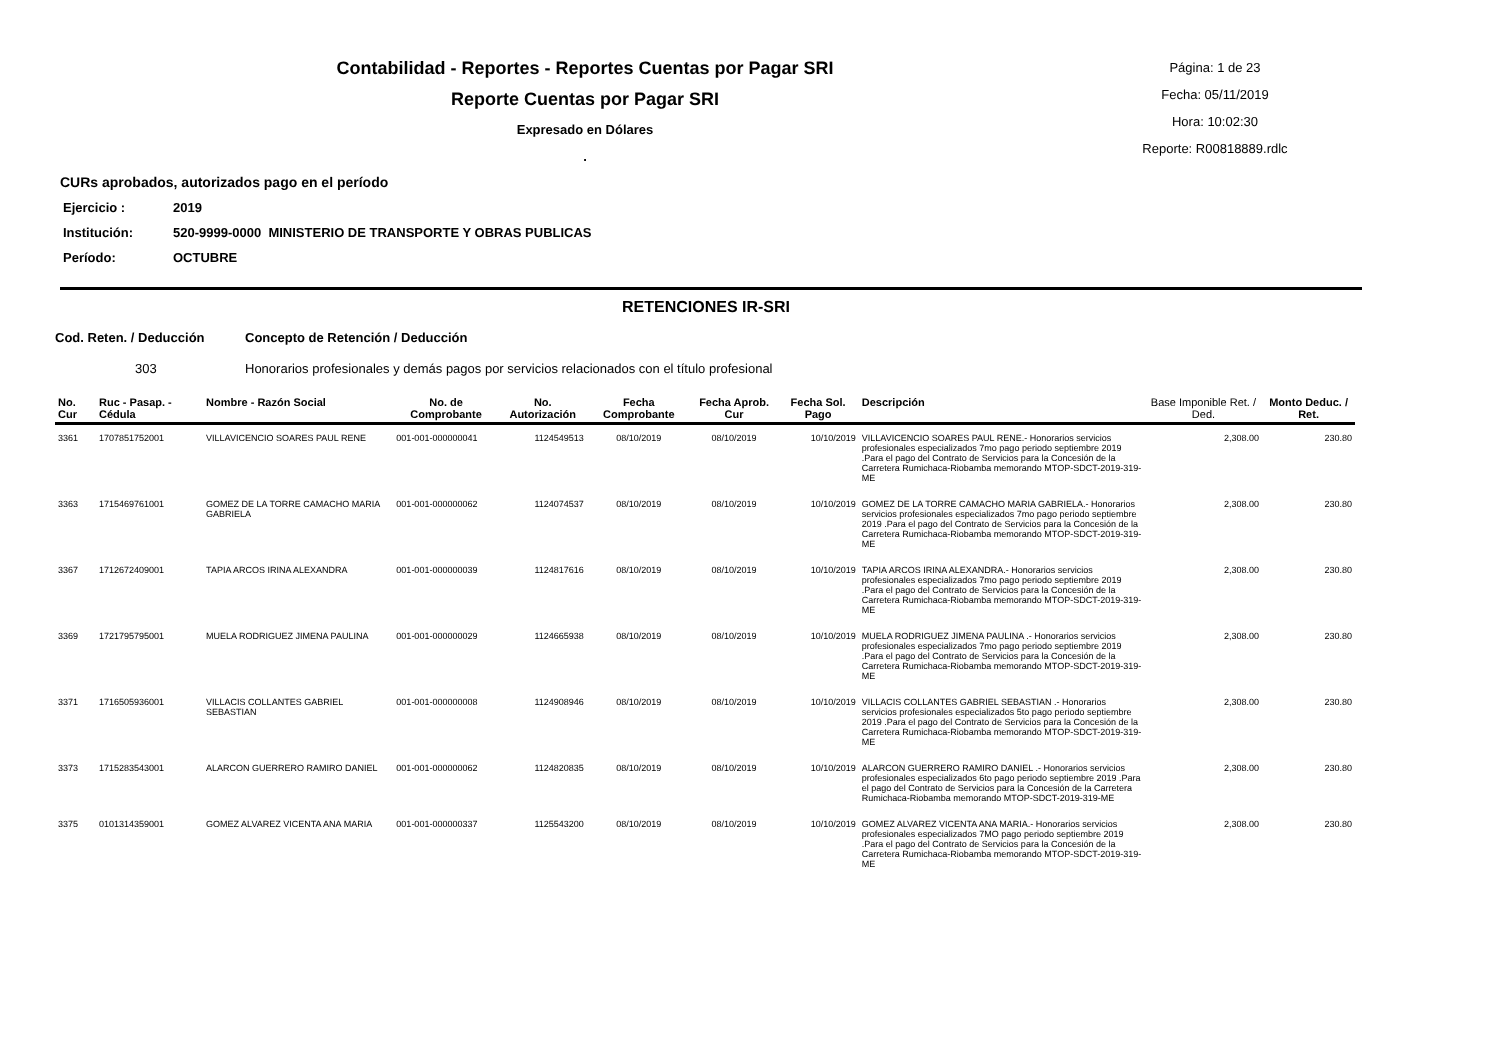Contabilidad - Reportes - Reportes Cuentas por Pagar SRI
Reporte Cuentas por Pagar SRI
Expresado en Dólares
.
Página: 1 de 23
Fecha: 05/11/2019
Hora: 10:02:30
Reporte: R00818889.rdlc
CURs aprobados, autorizados pago en el período
Ejercicio : 2019
Institución: 520-9999-0000 MINISTERIO DE TRANSPORTE Y OBRAS PUBLICAS
Período: OCTUBRE
RETENCIONES IR-SRI
Cod. Reten. / Deducción Concepto de Retención / Deducción
303 Honorarios profesionales y demás pagos por servicios relacionados con el título profesional
| No. Cur | Ruc - Pasap. - Cédula | Nombre - Razón Social | No. de Comprobante | No. Autorización | Fecha Comprobante | Fecha Aprob. Cur | Fecha Sol. Pago | Descripción | Base Imponible Ret. / Ded. | Monto Deduc. / Ret. |
| --- | --- | --- | --- | --- | --- | --- | --- | --- | --- | --- |
| 3361 | 1707851752001 | VILLAVICENCIO SOARES PAUL RENE | 001-001-000000041 | 1124549513 | 08/10/2019 | 08/10/2019 | 10/10/2019 | VILLAVICENCIO SOARES PAUL RENE.- Honorarios servicios profesionales especializados 7mo pago periodo septiembre 2019 .Para el pago del Contrato de Servicios para la Concesión de la Carretera Rumichaca-Riobamba memorando MTOP-SDCT-2019-319-ME | 2,308.00 | 230.80 |
| 3363 | 1715469761001 | GOMEZ DE LA TORRE CAMACHO MARIA GABRIELA | 001-001-000000062 | 1124074537 | 08/10/2019 | 08/10/2019 | 10/10/2019 | GOMEZ DE LA TORRE CAMACHO MARIA GABRIELA.- Honorarios servicios profesionales especializados 7mo pago periodo septiembre 2019 .Para el pago del Contrato de Servicios para la Concesión de la Carretera Rumichaca-Riobamba memorando MTOP-SDCT-2019-319-ME | 2,308.00 | 230.80 |
| 3367 | 1712672409001 | TAPIA ARCOS IRINA ALEXANDRA | 001-001-000000039 | 1124817616 | 08/10/2019 | 08/10/2019 | 10/10/2019 | TAPIA ARCOS IRINA ALEXANDRA.- Honorarios servicios profesionales especializados 7mo pago periodo septiembre 2019 .Para el pago del Contrato de Servicios para la Concesión de la Carretera Rumichaca-Riobamba memorando MTOP-SDCT-2019-319-ME | 2,308.00 | 230.80 |
| 3369 | 1721795795001 | MUELA RODRIGUEZ JIMENA PAULINA | 001-001-000000029 | 1124665938 | 08/10/2019 | 08/10/2019 | 10/10/2019 | MUELA RODRIGUEZ JIMENA PAULINA .- Honorarios servicios profesionales especializados 7mo pago periodo septiembre 2019 .Para el pago del Contrato de Servicios para la Concesión de la Carretera Rumichaca-Riobamba memorando MTOP-SDCT-2019-319-ME | 2,308.00 | 230.80 |
| 3371 | 1716505936001 | VILLACIS COLLANTES GABRIEL SEBASTIAN | 001-001-000000008 | 1124908946 | 08/10/2019 | 08/10/2019 | 10/10/2019 | VILLACIS COLLANTES GABRIEL SEBASTIAN .- Honorarios servicios profesionales especializados 5to pago periodo septiembre 2019 .Para el pago del Contrato de Servicios para la Concesión de la Carretera Rumichaca-Riobamba memorando MTOP-SDCT-2019-319-ME | 2,308.00 | 230.80 |
| 3373 | 1715283543001 | ALARCON GUERRERO RAMIRO DANIEL | 001-001-000000062 | 1124820835 | 08/10/2019 | 08/10/2019 | 10/10/2019 | ALARCON GUERRERO RAMIRO DANIEL .- Honorarios servicios profesionales especializados 6to pago periodo septiembre 2019 .Para el pago del Contrato de Servicios para la Concesión de la Carretera Rumichaca-Riobamba memorando MTOP-SDCT-2019-319-ME | 2,308.00 | 230.80 |
| 3375 | 0101314359001 | GOMEZ ALVAREZ VICENTA ANA MARIA | 001-001-000000337 | 1125543200 | 08/10/2019 | 08/10/2019 | 10/10/2019 | GOMEZ ALVAREZ VICENTA ANA MARIA.- Honorarios servicios profesionales especializados 7MO pago periodo septiembre 2019 .Para el pago del Contrato de Servicios para la Concesión de la Carretera Rumichaca-Riobamba memorando MTOP-SDCT-2019-319-ME | 2,308.00 | 230.80 |